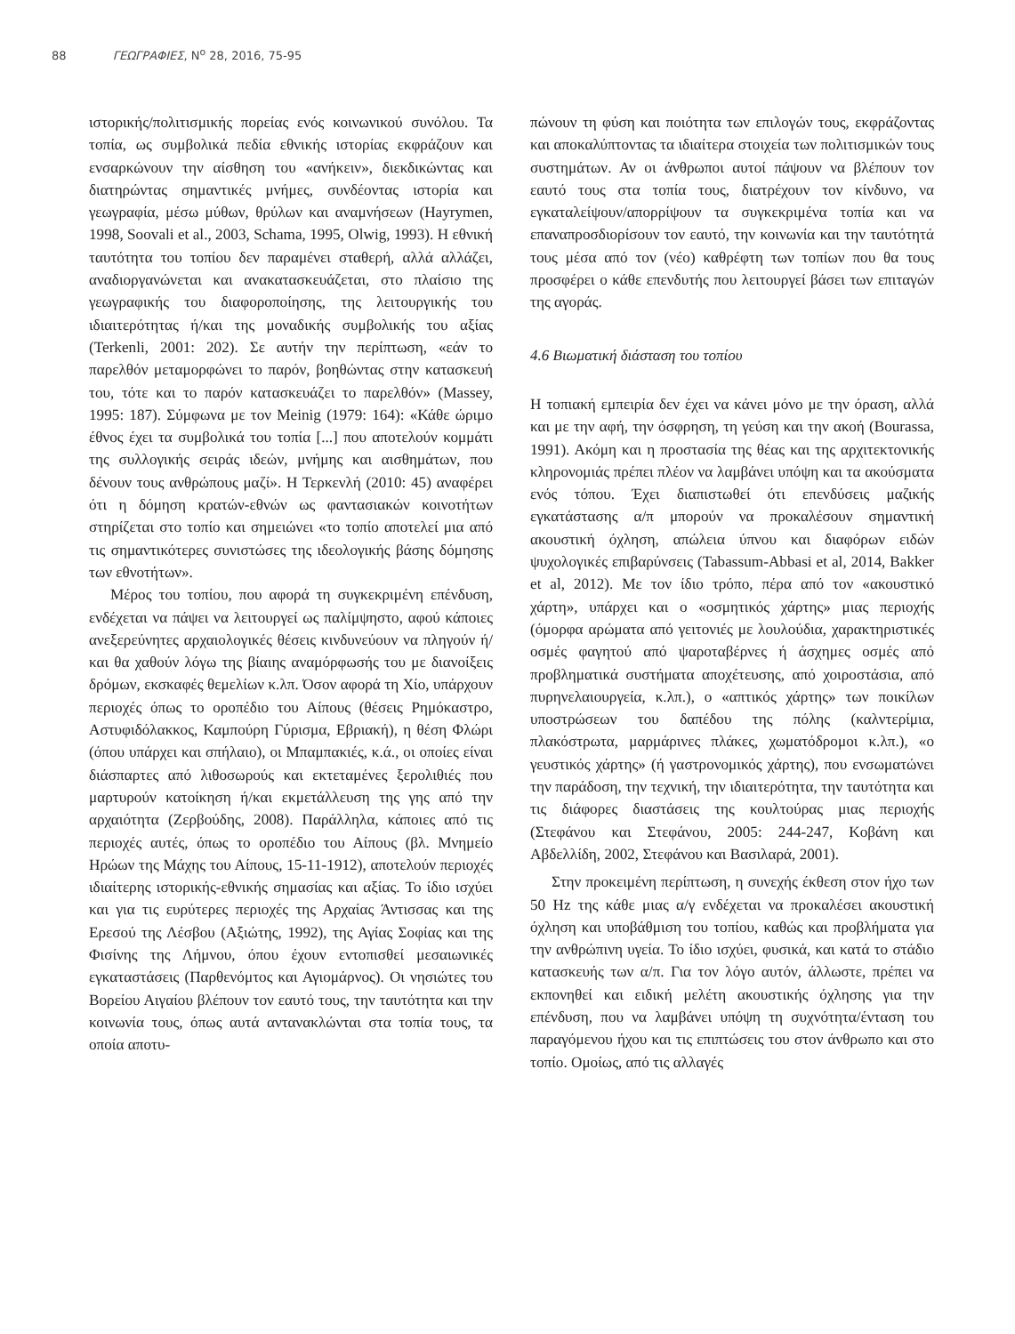88 ΓΕΩΓΡΑΦΙΕΣ, N<sup>o</sup> 28, 2016, 75-95
ιστορικής/πολιτισμικής πορείας ενός κοινωνικού συνόλου. Τα τοπία, ως συμβολικά πεδία εθνικής ιστορίας εκφράζουν και ενσαρκώνουν την αίσθηση του «ανήκειν», διεκδικώντας και διατηρώντας σημαντικές μνήμες, συνδέοντας ιστορία και γεωγραφία, μέσω μύθων, θρύλων και αναμνήσεων (Hayrymen, 1998, Soovali et al., 2003, Schama, 1995, Olwig, 1993). Η εθνική ταυτότητα του τοπίου δεν παραμένει σταθερή, αλλά αλλάζει, αναδιοργανώνεται και ανακατασκευάζεται, στο πλαίσιο της γεωγραφικής του διαφοροποίησης, της λειτουργικής του ιδιαιτερότητας ή/και της μοναδικής συμβολικής του αξίας (Terkenli, 2001: 202). Σε αυτήν την περίπτωση, «εάν το παρελθόν μεταμορφώνει το παρόν, βοηθώντας στην κατασκευή του, τότε και το παρόν κατασκευάζει το παρελθόν» (Massey, 1995: 187). Σύμφωνα με τον Meinig (1979: 164): «Κάθε ώριμο έθνος έχει τα συμβολικά του τοπία [...] που αποτελούν κομμάτι της συλλογικής σειράς ιδεών, μνήμης και αισθημάτων, που δένουν τους ανθρώπους μαζί». Η Τερκενλή (2010: 45) αναφέρει ότι η δόμηση κρατών-εθνών ως φαντασιακών κοινοτήτων στηρίζεται στο τοπίο και σημειώνει «το τοπίο αποτελεί μια από τις σημαντικότερες συνιστώσες της ιδεολογικής βάσης δόμησης των εθνοτήτων».
Μέρος του τοπίου, που αφορά τη συγκεκριμένη επένδυση, ενδέχεται να πάψει να λειτουργεί ως παλίμψηστο, αφού κάποιες ανεξερεύνητες αρχαιολογικές θέσεις κινδυνεύουν να πληγούν ή/και θα χαθούν λόγω της βίαιης αναμόρφωσής του με διανοίξεις δρόμων, εκσκαφές θεμελίων κ.λπ. Όσον αφορά τη Χίο, υπάρχουν περιοχές όπως το οροπέδιο του Αίπους (θέσεις Ρημόκαστρο, Αστυφιδόλακκος, Καμπούρη Γύρισμα, Εβριακή), η θέση Φλώρι (όπου υπάρχει και σπήλαιο), οι Μπαμπακιές, κ.ά., οι οποίες είναι διάσπαρτες από λιθοσωρούς και εκτεταμένες ξερολιθιές που μαρτυρούν κατοίκηση ή/και εκμετάλλευση της γης από την αρχαιότητα (Ζερβούδης, 2008). Παράλληλα, κάποιες από τις περιοχές αυτές, όπως το οροπέδιο του Αίπους (βλ. Μνημείο Ηρώων της Μάχης του Αίπους, 15-11-1912), αποτελούν περιοχές ιδιαίτερης ιστορικής-εθνικής σημασίας και αξίας. Το ίδιο ισχύει και για τις ευρύτερες περιοχές της Αρχαίας Άντισσας και της Ερεσού της Λέσβου (Αξιώτης, 1992), της Αγίας Σοφίας και της Φισίνης της Λήμνου, όπου έχουν εντοπισθεί μεσαιωνικές εγκαταστάσεις (Παρθενόμτος και Αγιομάρνος). Οι νησιώτες του Βορείου Αιγαίου βλέπουν τον εαυτό τους, την ταυτότητα και την κοινωνία τους, όπως αυτά αντανακλώνται στα τοπία τους, τα οποία αποτυ-
πώνουν τη φύση και ποιότητα των επιλογών τους, εκφράζοντας και αποκαλύπτοντας τα ιδιαίτερα στοιχεία των πολιτισμικών τους συστημάτων. Αν οι άνθρωποι αυτοί πάψουν να βλέπουν τον εαυτό τους στα τοπία τους, διατρέχουν τον κίνδυνο, να εγκαταλείψουν/απορρίψουν τα συγκεκριμένα τοπία και να επαναπροσδιορίσουν τον εαυτό, την κοινωνία και την ταυτότητά τους μέσα από τον (νέο) καθρέφτη των τοπίων που θα τους προσφέρει ο κάθε επενδυτής που λειτουργεί βάσει των επιταγών της αγοράς.
4.6 Βιωματική διάσταση του τοπίου
Η τοπιακή εμπειρία δεν έχει να κάνει μόνο με την όραση, αλλά και με την αφή, την όσφρηση, τη γεύση και την ακοή (Bourassa, 1991). Ακόμη και η προστασία της θέας και της αρχιτεκτονικής κληρονομιάς πρέπει πλέον να λαμβάνει υπόψη και τα ακούσματα ενός τόπου. Έχει διαπιστωθεί ότι επενδύσεις μαζικής εγκατάστασης α/π μπορούν να προκαλέσουν σημαντική ακουστική όχληση, απώλεια ύπνου και διαφόρων ειδών ψυχολογικές επιβαρύνσεις (Tabassum-Abbasi et al, 2014, Bakker et al, 2012). Με τον ίδιο τρόπο, πέρα από τον «ακουστικό χάρτη», υπάρχει και ο «οσμητικός χάρτης» μιας περιοχής (όμορφα αρώματα από γειτονιές με λουλούδια, χαρακτηριστικές οσμές φαγητού από ψαροταβέρνες ή άσχημες οσμές από προβληματικά συστήματα αποχέτευσης, από χοιροστάσια, από πυρηνελαιουργεία, κ.λπ.), ο «απτικός χάρτης» των ποικίλων υποστρώσεων του δαπέδου της πόλης (καλντερίμια, πλακόστρωτα, μαρμάρινες πλάκες, χωματόδρομοι κ.λπ.), «ο γευστικός χάρτης» (ή γαστρονομικός χάρτης), που ενσωματώνει την παράδοση, την τεχνική, την ιδιαιτερότητα, την ταυτότητα και τις διάφορες διαστάσεις της κουλτούρας μιας περιοχής (Στεφάνου και Στεφάνου, 2005: 244-247, Κοβάνη και Αβδελλίδη, 2002, Στεφάνου και Βασιλαρά, 2001).
Στην προκειμένη περίπτωση, η συνεχής έκθεση στον ήχο των 50 Hz της κάθε μιας α/γ ενδέχεται να προκαλέσει ακουστική όχληση και υποβάθμιση του τοπίου, καθώς και προβλήματα για την ανθρώπινη υγεία. Το ίδιο ισχύει, φυσικά, και κατά το στάδιο κατασκευής των α/π. Για τον λόγο αυτόν, άλλωστε, πρέπει να εκπονηθεί και ειδική μελέτη ακουστικής όχλησης για την επένδυση, που να λαμβάνει υπόψη τη συχνότητα/ένταση του παραγόμενου ήχου και τις επιπτώσεις του στον άνθρωπο και στο τοπίο. Ομοίως, από τις αλλαγές